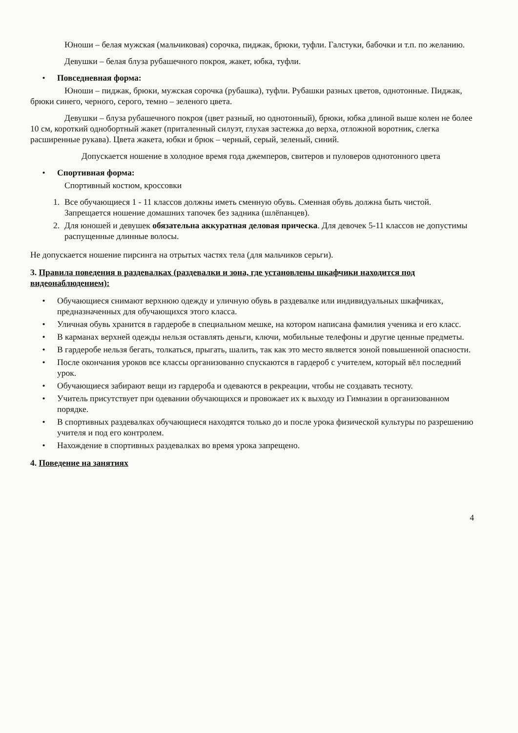Юноши – белая мужская (мальчиковая) сорочка, пиджак, брюки, туфли. Галстуки, бабочки и т.п. по желанию.
Девушки – белая блуза рубашечного покроя, жакет, юбка, туфли.
• Повседневная форма:
Юноши – пиджак, брюки, мужская сорочка (рубашка), туфли. Рубашки разных цветов, однотонные. Пиджак, брюки синего, черного, серого, темно – зеленого цвета.
Девушки – блуза рубашечного покроя (цвет разный, но однотонный), брюки, юбка длиной выше колен не более 10 см, короткий однобортный жакет (приталенный силуэт, глухая застежка до верха, отложной воротник, слегка расширенные рукава). Цвета жакета, юбки и брюк – черный, серый, зеленый, синий.
Допускается ношение в холодное время года джемперов, свитеров и пуловеров однотонного цвета
• Спортивная форма:
Спортивный костюм, кроссовки
1. Все обучающиеся 1 - 11 классов должны иметь сменную обувь. Сменная обувь должна быть чистой. Запрещается ношение домашних тапочек без задника (шлёпанцев).
2. Для юношей и девушек обязательна аккуратная деловая прическа. Для девочек 5-11 классов не допустимы распущенные длинные волосы.
Не допускается ношение пирсинга на отрытых частях тела (для мальчиков серьги).
3. Правила поведения в раздевалках (раздевалки и зона, где установлены шкафчики находится под видеонаблюдением):
• Обучающиеся снимают верхнюю одежду и уличную обувь в раздевалке или индивидуальных шкафчиках, предназначенных для обучающихся этого класса.
• Уличная обувь хранится в гардеробе в специальном мешке, на котором написана фамилия ученика и его класс.
• В карманах верхней одежды нельзя оставлять деньги, ключи, мобильные телефоны и другие ценные предметы.
• В гардеробе нельзя бегать, толкаться, прыгать, шалить, так как это место является зоной повышенной опасности.
• После окончания уроков все классы организованно спускаются в гардероб с учителем, который вёл последний урок.
• Обучающиеся забирают вещи из гардероба и одеваются в рекреации, чтобы не создавать тесноту.
• Учитель присутствует при одевании обучающихся и провожает их к выходу из Гимназии в организованном порядке.
• В спортивных раздевалках обучающиеся находятся только до и после урока физической культуры по разрешению учителя и под его контролем.
• Нахождение в спортивных раздевалках во время урока запрещено.
4. Поведение на занятиях
4